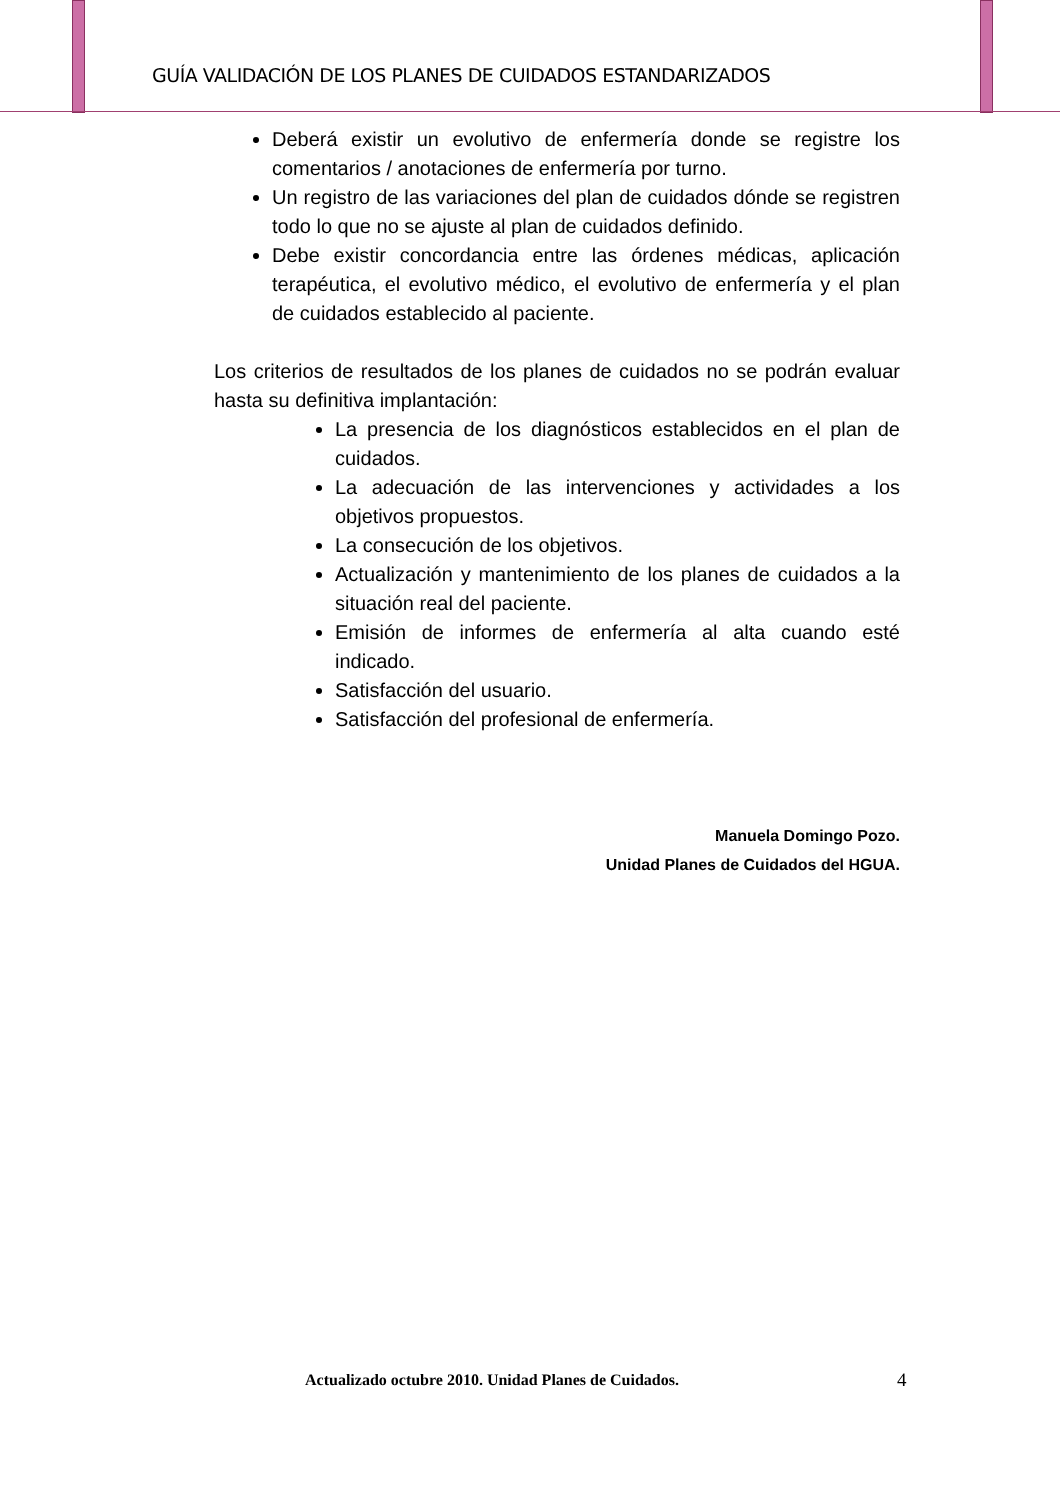GUÍA VALIDACIÓN DE LOS PLANES DE CUIDADOS ESTANDARIZADOS
Deberá existir un evolutivo de enfermería donde se registre los comentarios / anotaciones de enfermería por turno.
Un registro de las variaciones del plan de cuidados dónde se registren todo lo que no se ajuste al plan de cuidados definido.
Debe existir concordancia entre las órdenes médicas, aplicación terapéutica, el evolutivo médico, el evolutivo de enfermería y el plan de cuidados establecido al paciente.
Los criterios de resultados de los planes de cuidados no se podrán evaluar hasta su definitiva implantación:
La presencia de los diagnósticos establecidos en el plan de cuidados.
La adecuación de las intervenciones y actividades a los objetivos propuestos.
La consecución de los objetivos.
Actualización y mantenimiento de los planes de cuidados a la situación real del paciente.
Emisión de informes de enfermería al alta cuando esté indicado.
Satisfacción del usuario.
Satisfacción del profesional de enfermería.
Manuela Domingo Pozo.
Unidad Planes de Cuidados del HGUA.
Actualizado octubre 2010. Unidad Planes de Cuidados.
4